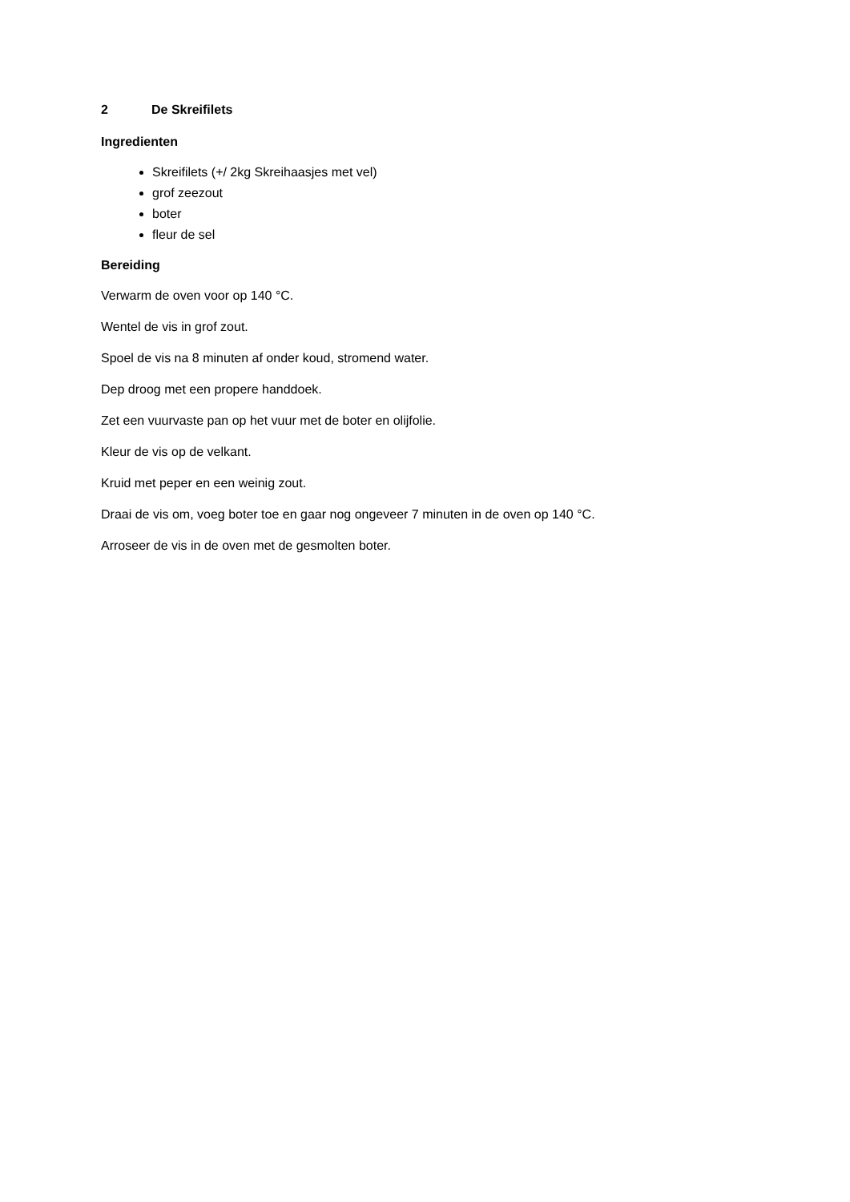2 De Skreifilets
Ingredienten
Skreifilets (+/ 2kg Skreihaasjes met vel)
grof zeezout
boter
fleur de sel
Bereiding
Verwarm de oven voor op 140 °C.
Wentel de vis in grof zout.
Spoel de vis na 8 minuten af onder koud, stromend water.
Dep droog met een propere handdoek.
Zet een vuurvaste pan op het vuur met de boter en olijfolie.
Kleur de vis op de velkant.
Kruid met peper en een weinig zout.
Draai de vis om, voeg boter toe en gaar nog ongeveer 7 minuten in de oven op 140 °C.
Arroseer de vis in de oven met de gesmolten boter.